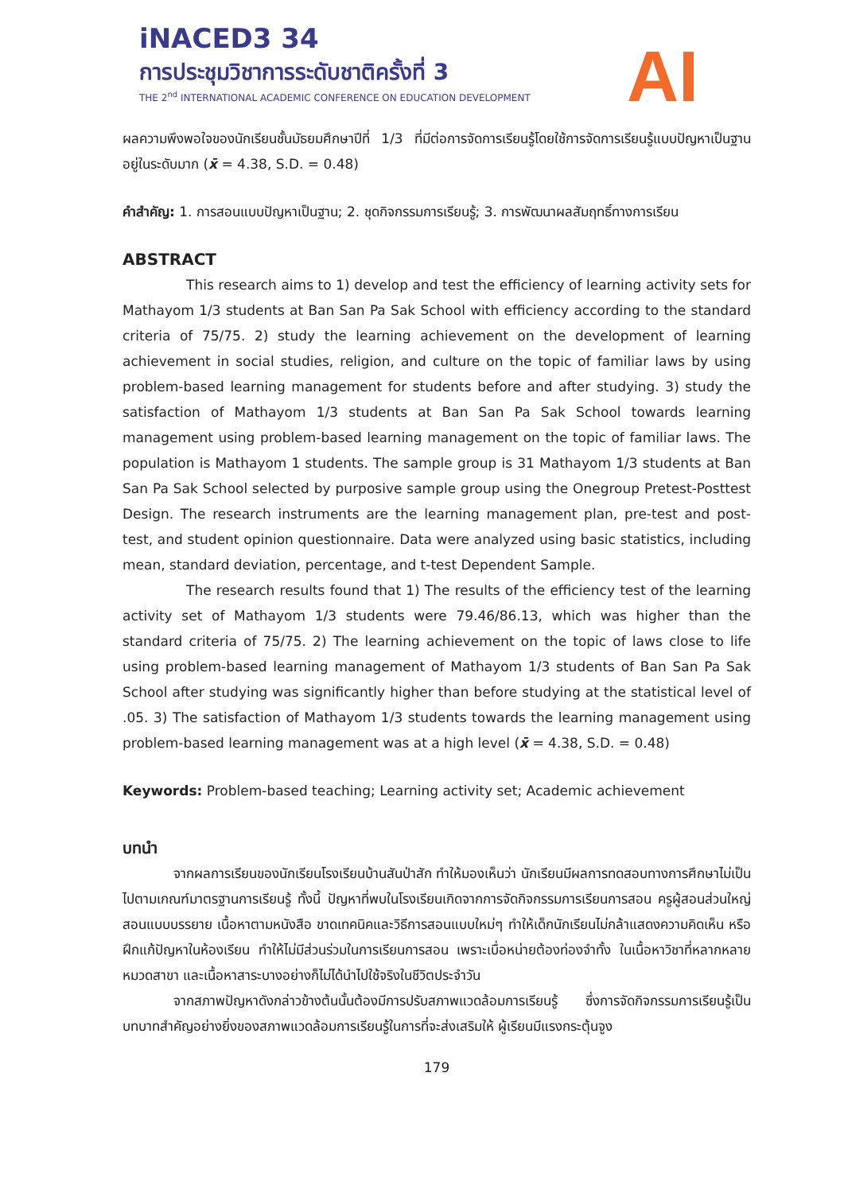iNACED3 34
การประชุมวิชาการระดับชาติครั้งที่ 3
THE 2<sup>nd</sup> INTERNATIONAL ACADEMIC CONFERENCE ON EDUCATION DEVELOPMENT
AI
ผลความพึงพอใจของนักเรียนชั้นมัธยมศึกษาปีที่ 1/3 ที่มีต่อการจัดการเรียนรู้โดยใช้การจัดการเรียนรู้แบบปัญหาเป็นฐานอยู่ในระดับมาก (x̄ = 4.38, S.D. = 0.48)
คำสำคัญ: 1. การสอนแบบปัญหาเป็นฐาน; 2. ชุดกิจกรรมการเรียนรู้; 3. การพัฒนาผลสัมฤทธิ์ทางการเรียน
ABSTRACT
This research aims to 1) develop and test the efficiency of learning activity sets for Mathayom 1/3 students at Ban San Pa Sak School with efficiency according to the standard criteria of 75/75. 2) study the learning achievement on the development of learning achievement in social studies, religion, and culture on the topic of familiar laws by using problem-based learning management for students before and after studying. 3) study the satisfaction of Mathayom 1/3 students at Ban San Pa Sak School towards learning management using problem-based learning management on the topic of familiar laws. The population is Mathayom 1 students. The sample group is 31 Mathayom 1/3 students at Ban San Pa Sak School selected by purposive sample group using the Onegroup Pretest-Posttest Design. The research instruments are the learning management plan, pre-test and post-test, and student opinion questionnaire. Data were analyzed using basic statistics, including mean, standard deviation, percentage, and t-test Dependent Sample.
The research results found that 1) The results of the efficiency test of the learning activity set of Mathayom 1/3 students were 79.46/86.13, which was higher than the standard criteria of 75/75. 2) The learning achievement on the topic of laws close to life using problem-based learning management of Mathayom 1/3 students of Ban San Pa Sak School after studying was significantly higher than before studying at the statistical level of .05. 3) The satisfaction of Mathayom 1/3 students towards the learning management using problem-based learning management was at a high level (x̄ = 4.38, S.D. = 0.48)
Keywords: Problem-based teaching; Learning activity set; Academic achievement
บทนำ
จากผลการเรียนของนักเรียนโรงเรียนบ้านสันป่าสัก ทำให้มองเห็นว่า นักเรียนมีผลการทดสอบทางการศึกษาไม่เป็นไปตามเกณฑ์มาตรฐานการเรียนรู้ ทั้งนี้ ปัญหาที่พบในโรงเรียนเกิดจากการจัดกิจกรรมการเรียนการสอน ครูผู้สอนส่วนใหญ่สอนแบบบรรยาย เนื้อหาตามหนังสือ ขาดเทคนิคและวิธีการสอนแบบใหม่ๆ ทำให้เด็กนักเรียนไม่กล้าแสดงความคิดเห็น หรือฝึกแก้ปัญหาในห้องเรียน ทำให้ไม่มีส่วนร่วมในการเรียนการสอน เพราะเบื่อหน่ายต้องท่องจำทั้ง ในเนื้อหาวิชาที่หลากหลายหมวดสาขา และเนื้อหาสาระบางอย่างก็ไม่ได้นำไปใช้จริงในชีวิตประจำวัน
จากสภาพปัญหาดังกล่าวข้างต้นนั้นต้องมีการปรับสภาพแวดล้อมการเรียนรู้ ซึ่งการจัดกิจกรรมการเรียนรู้เป็นบทบาทสำคัญอย่างยิ่งของสภาพแวดล้อมการเรียนรู้ในการที่จะส่งเสริมให้ ผู้เรียนมีแรงกระตุ้นจูง
179